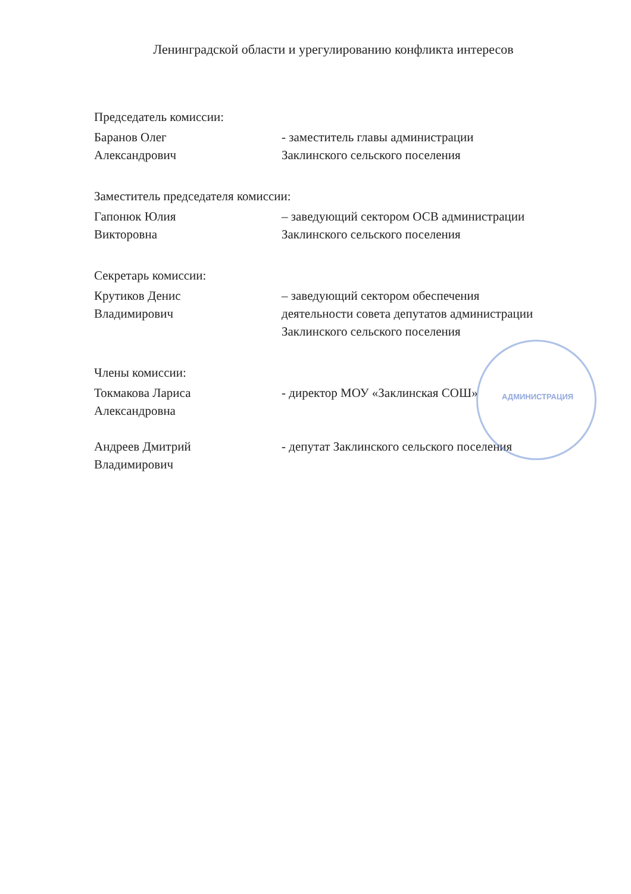Ленинградской области и урегулированию конфликта интересов
Председатель комиссии:
Баранов Олег
Александрович
- заместитель главы администрации
Заклинского сельского поселения
Заместитель председателя комиссии:
Гапонюк Юлия
Викторовна
– заведующий сектором ОСВ администрации
Заклинского сельского поселения
Секретарь комиссии:
Крутиков Денис
Владимирович
– заведующий сектором обеспечения
деятельности совета депутатов администрации
Заклинского сельского поселения
Члены комиссии:
Токмакова Лариса
Александровна
- директор МОУ «Заклинская СОШ»
Андреев Дмитрий
Владимирович
- депутат Заклинского сельского поселения
АДМИНИСТРАЦИЯ